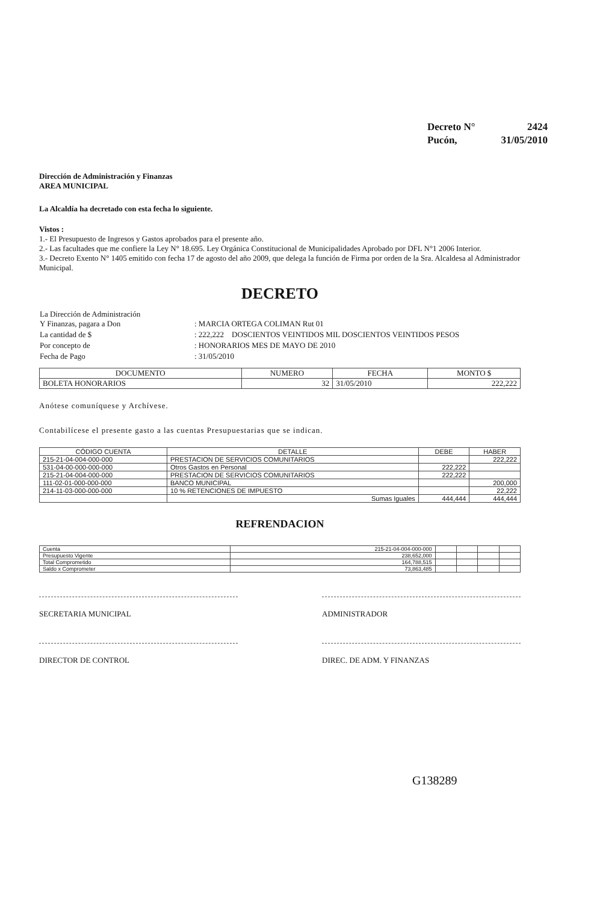| Decreto N° | 2424 |
| Pucón, | 31/05/2010 |
Dirección de Administración y Finanzas
AREA MUNICIPAL
La Alcaldía ha decretado con esta fecha lo siguiente.
Vistos :
1.- El Presupuesto de Ingresos y Gastos aprobados para el presente año.
2.- Las facultades que me confiere la Ley N° 18.695. Ley Orgánica Constitucional de Municipalidades Aprobado por DFL N°1 2006 Interior.
3.- Decreto Exento N° 1405 emitido con fecha 17 de agosto del año 2009, que delega la función de Firma por orden de la Sra. Alcaldesa al Administrador Municipal.
DECRETO
| La Dirección de Administración Y Finanzas, pagara a Don | : MARCIA ORTEGA COLIMAN Rut 01 |
| La cantidad de $ | : 222,222 DOSCIENTOS VEINTIDOS MIL DOSCIENTOS VEINTIDOS PESOS |
| Por concepto de | : HONORARIOS MES DE MAYO DE 2010 |
| Fecha de Pago | : 31/05/2010 |
| DOCUMENTO | NUMERO | FECHA | MONTO $ |
| --- | --- | --- | --- |
| BOLETA HONORARIOS | 32 | 31/05/2010 | 222,222 |
Anótese comuníquese y Archívese.
Contabilícese el presente gasto a las cuentas Presupuestarias que se indican.
| CÓDIGO CUENTA | DETALLE | DEBE | HABER |
| --- | --- | --- | --- |
| 215-21-04-004-000-000 | PRESTACION DE SERVICIOS COMUNITARIOS | | 222,222 |
| 531-04-00-000-000-000 | Otros Gastos en Personal | 222,222 | |
| 215-21-04-004-000-000 | PRESTACION DE SERVICIOS COMUNITARIOS | 222,222 | |
| 111-02-01-000-000-000 | BANCO MUNICIPAL | | 200,000 |
| 214-11-03-000-000-000 | 10 % RETENCIONES DE IMPUESTO | | 22,222 |
| | Sumas Iguales | 444,444 | 444,444 |
REFRENDACION
| Cuenta | 215-21-04-004-000-000 | | | | |
| Presupuesto Vigente | 238,652,000 | | | | |
| Total Comprometido | 164,788,515 | | | | |
| Saldo x Comprometer | 73,863,485 | | | | |
SECRETARIA MUNICIPAL ADMINISTRADOR
DIRECTOR DE CONTROL DIREC. DE ADM. Y FINANZAS
G138289